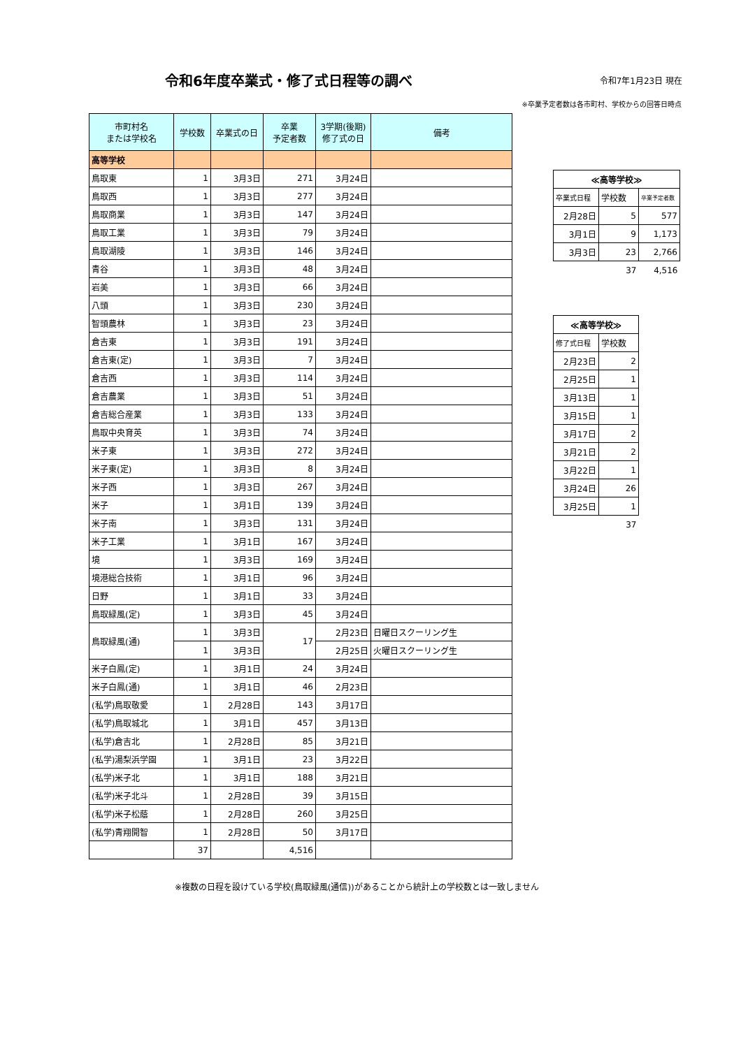令和6年度卒業式・修了式日程等の調べ
令和7年1月23日 現在
※卒業予定者数は各市町村、学校からの回答日時点
| 市町村名 または学校名 | 学校数 | 卒業式の日 | 卒業 予定者数 | 3学期(後期) 修了式の日 | 備考 |
| --- | --- | --- | --- | --- | --- |
| 高等学校 | | | | | |
| 鳥取東 | 1 | 3月3日 | 271 | 3月24日 | |
| 鳥取西 | 1 | 3月3日 | 277 | 3月24日 | |
| 鳥取商業 | 1 | 3月3日 | 147 | 3月24日 | |
| 鳥取工業 | 1 | 3月3日 | 79 | 3月24日 | |
| 鳥取湖陵 | 1 | 3月3日 | 146 | 3月24日 | |
| 青谷 | 1 | 3月3日 | 48 | 3月24日 | |
| 岩美 | 1 | 3月3日 | 66 | 3月24日 | |
| 八頭 | 1 | 3月3日 | 230 | 3月24日 | |
| 智頭農林 | 1 | 3月3日 | 23 | 3月24日 | |
| 倉吉東 | 1 | 3月3日 | 191 | 3月24日 | |
| 倉吉東(定) | 1 | 3月3日 | 7 | 3月24日 | |
| 倉吉西 | 1 | 3月3日 | 114 | 3月24日 | |
| 倉吉農業 | 1 | 3月3日 | 51 | 3月24日 | |
| 倉吉総合産業 | 1 | 3月3日 | 133 | 3月24日 | |
| 鳥取中央育英 | 1 | 3月3日 | 74 | 3月24日 | |
| 米子東 | 1 | 3月3日 | 272 | 3月24日 | |
| 米子東(定) | 1 | 3月3日 | 8 | 3月24日 | |
| 米子西 | 1 | 3月3日 | 267 | 3月24日 | |
| 米子 | 1 | 3月1日 | 139 | 3月24日 | |
| 米子南 | 1 | 3月3日 | 131 | 3月24日 | |
| 米子工業 | 1 | 3月1日 | 167 | 3月24日 | |
| 境 | 1 | 3月3日 | 169 | 3月24日 | |
| 境港総合技術 | 1 | 3月1日 | 96 | 3月24日 | |
| 日野 | 1 | 3月1日 | 33 | 3月24日 | |
| 鳥取緑風(定) | 1 | 3月3日 | 45 | 3月24日 | |
| 鳥取緑風(通) | 1 | 3月3日 | 17 | 2月23日 | 日曜日スクーリング生 |
| | 1 | 3月3日 | | 2月25日 | 火曜日スクーリング生 |
| 米子白鳳(定) | 1 | 3月1日 | 24 | 3月24日 | |
| 米子白鳳(通) | 1 | 3月1日 | 46 | 2月23日 | |
| (私学)鳥取敬愛 | 1 | 2月28日 | 143 | 3月17日 | |
| (私学)鳥取城北 | 1 | 3月1日 | 457 | 3月13日 | |
| (私学)倉吉北 | 1 | 2月28日 | 85 | 3月21日 | |
| (私学)湯梨浜学園 | 1 | 3月1日 | 23 | 3月22日 | |
| (私学)米子北 | 1 | 3月1日 | 188 | 3月21日 | |
| (私学)米子北斗 | 1 | 2月28日 | 39 | 3月15日 | |
| (私学)米子松蔭 | 1 | 2月28日 | 260 | 3月25日 | |
| (私学)青翔開智 | 1 | 2月28日 | 50 | 3月17日 | |
| | 37 | | 4,516 | | |
| ≪高等学校≫ | | |
| --- | --- | --- |
| 卒業式日程 | 学校数 | 卒業予定者数 |
| 2月28日 | 5 | 577 |
| 3月1日 | 9 | 1,173 |
| 3月3日 | 23 | 2,766 |
| | 37 | 4,516 |
| ≪高等学校≫ | |
| --- | --- |
| 修了式日程 | 学校数 |
| 2月23日 | 2 |
| 2月25日 | 1 |
| 3月13日 | 1 |
| 3月15日 | 1 |
| 3月17日 | 2 |
| 3月21日 | 2 |
| 3月22日 | 1 |
| 3月24日 | 26 |
| 3月25日 | 1 |
| | 37 |
※複数の日程を設けている学校(鳥取緑風(通信))があることから統計上の学校数とは一致しません